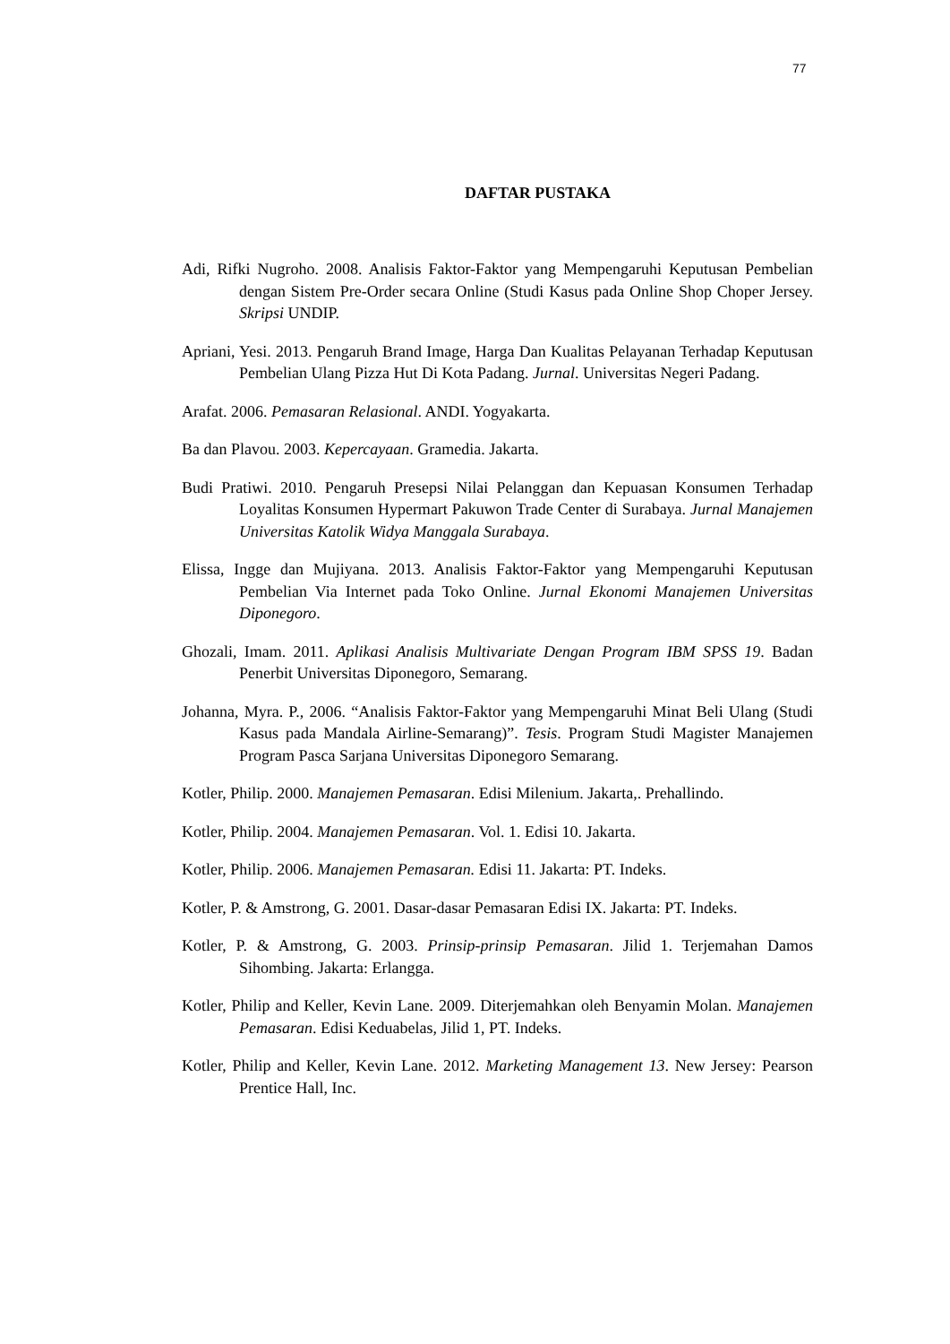77
DAFTAR PUSTAKA
Adi, Rifki Nugroho. 2008. Analisis Faktor-Faktor yang Mempengaruhi Keputusan Pembelian dengan Sistem Pre-Order secara Online (Studi Kasus pada Online Shop Choper Jersey. Skripsi UNDIP.
Apriani, Yesi. 2013. Pengaruh Brand Image, Harga Dan Kualitas Pelayanan Terhadap Keputusan Pembelian Ulang Pizza Hut Di Kota Padang. Jurnal. Universitas Negeri Padang.
Arafat. 2006. Pemasaran Relasional. ANDI. Yogyakarta.
Ba dan Plavou. 2003. Kepercayaan. Gramedia. Jakarta.
Budi Pratiwi. 2010. Pengaruh Presepsi Nilai Pelanggan dan Kepuasan Konsumen Terhadap Loyalitas Konsumen Hypermart Pakuwon Trade Center di Surabaya. Jurnal Manajemen Universitas Katolik Widya Manggala Surabaya.
Elissa, Ingge dan Mujiyana. 2013. Analisis Faktor-Faktor yang Mempengaruhi Keputusan Pembelian Via Internet pada Toko Online. Jurnal Ekonomi Manajemen Universitas Diponegoro.
Ghozali, Imam. 2011. Aplikasi Analisis Multivariate Dengan Program IBM SPSS 19. Badan Penerbit Universitas Diponegoro, Semarang.
Johanna, Myra. P., 2006. “Analisis Faktor-Faktor yang Mempengaruhi Minat Beli Ulang (Studi Kasus pada Mandala Airline-Semarang)”. Tesis. Program Studi Magister Manajemen Program Pasca Sarjana Universitas Diponegoro Semarang.
Kotler, Philip. 2000. Manajemen Pemasaran. Edisi Milenium. Jakarta,. Prehallindo.
Kotler, Philip. 2004. Manajemen Pemasaran. Vol. 1. Edisi 10. Jakarta.
Kotler, Philip. 2006. Manajemen Pemasaran. Edisi 11. Jakarta: PT. Indeks.
Kotler, P. & Amstrong, G. 2001. Dasar-dasar Pemasaran Edisi IX. Jakarta: PT. Indeks.
Kotler, P. & Amstrong, G. 2003. Prinsip-prinsip Pemasaran. Jilid 1. Terjemahan Damos Sihombing. Jakarta: Erlangga.
Kotler, Philip and Keller, Kevin Lane. 2009. Diterjemahkan oleh Benyamin Molan. Manajemen Pemasaran. Edisi Keduabelas, Jilid 1, PT. Indeks.
Kotler, Philip and Keller, Kevin Lane. 2012. Marketing Management 13. New Jersey: Pearson Prentice Hall, Inc.